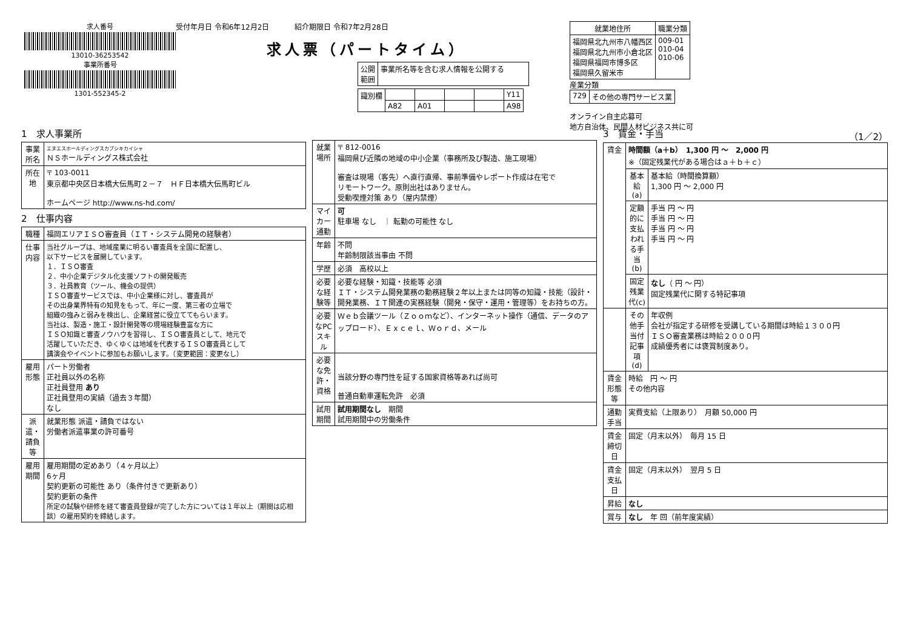求人番号
13010-36253542
事業所番号
1301-552345-2
受付年月日 令和6年12月2日 紹介期限日 令和7年2月28日
求人票（パートタイム）
| 公開 範囲 | 事業所名等を含む求人情報を公開する |
| 識別欄 | | | | | Y11 |
| | A82 | A01 | | | A98 |
| 就業地住所 | 職業分類 |
| --- | --- |
| 福岡県北九州市八幡西区 福岡県北九州市小倉北区 福岡県福岡市博多区 福岡県久留米市 | 009-01 010-04 010-06 |
産業分類
| 729 | その他の専門サービス業 |
オンライン自主応募可
地方自治体、民間人材ビジネス共に可
1　求人事業所
| 事業所名 | エヌエスホールディングスカブシキカイシャ ＮＳホールディングス株式会社 |
| 所在地 | 〒 103-0011 東京都中央区日本橋大伝馬町２－７ ＨＦ日本橋大伝馬町ビル ホームページ http://www.ns-hd.com/ |
2　仕事内容
| 職種 | 福岡エリアＩＳＯ審査員（ＩＴ・システム開発の経験者） |
| 仕事内容 | 当社グループは、地域産業に明るい審査員を全国に配置し、 以下サービスを展開しています。 １．ＩＳＯ審査 ２．中小企業デジタル化支援ソフトの開発販売 ３．社員教育（ツール、機会の提供） ＩＳＯ審査サービスでは、中小企業様に対し、審査員が その出身業界特有の知見をもって、年に一度、第三者の立場で 組織の強みと弱みを検出し、企業経営に役立ててもらいます。 当社は、製造・施工・設計開発等の現場経験豊富な方に ＩＳＯ知識と審査ノウハウを習得し、ＩＳＯ審査員として、地元で 活躍していただき、ゆくゆくは地域を代表するＩＳＯ審査員として 講演会やイベントに参加もお願いします。（変更範囲：変更なし） |
| 雇用形態 | パート労働者 正社員以外の名称 正社員登用 あり 正社員登用の実績（過去３年間） なし |
| 派遣・請負等 | 就業形態 派遣・請負ではない 労働者派遣事業の許可番号 |
| 雇用期間 | 雇用期間の定めあり（４ヶ月以上） 6ヶ月 契約更新の可能性 あり（条件付きで更新あり） 契約更新の条件 所定の試験や研修を経て審査員登録が完了した方については１年以上（期間は応相談）の雇用契約を締結します。 |
| 就業場所 | 〒 812-0016 福岡県び近隣の地域の中小企業（事務所及び製造、施工現場） 審査は現場（客先）へ直行直帰、事前準備やレポート作成は在宅で リモートワーク。原則出社はありません。 受動喫煙対策 あり（屋内禁煙） |
| マイカー通勤 | 可 駐車場 なし ｜ 転勤の可能性 なし |
| 年齢 | 不問 年齢制限該当事由 不問 |
| 学歴 | 必須 高校以上 |
| 必要な経験等 | 必要な経験・知識・技能等 必須 ＩＴ・システム開発業務の勤務経験２年以上または同等の知識・技能（設計・開発業務、ＩＴ関連の実務経験（開発・保守・運用・管理等）をお持ちの方。 |
| 必要なPCスキル | Ｗｅｂ会議ツール（Ｚｏｏｍなど）、インターネット操作（通信、データのアップロード）、Ｅｘｃｅｌ、Ｗｏｒｄ、メール |
| 必要な免許・資格 | 当該分野の専門性を証する国家資格等あれば尚可 普通自動車運転免許 必須 |
| 試用期間 | 試用期間なし 期間 試用期間中の労働条件 |
3　賃金・手当 （1／2）
| 賃金 | 時間額（a＋b） 1,300 円 ～ 2,000 円 ※（固定残業代がある場合はａ＋ｂ＋ｃ） | |
| | 基本給(a) | 基本給（時間換算額） 1,300 円 ～ 2,000 円 |
| | 定額的に支払われる手当(b) | 手当 円 ～ 円 手当 円 ～ 円 手当 円 ～ 円 手当 円 ～ 円 |
| | 固定残業代(c) | なし （ 円 ～ 円） 固定残業代に関する特記事項 |
| | その他手当付記事項(d) | 年収例 会社が指定する研修を受講している期間は時給１３００円 ＩＳＯ審査業務は時給２０００円 成績優秀者には褒賞制度あり。 |
| 賃金形態等 | 時給 円 ～ 円 その他内容 | |
| 通勤手当 | 実費支給（上限あり） 月額 50,000 円 | |
| 賃金締切日 | 固定（月末以外） 毎月 15 日 | |
| 賃金支払日 | 固定（月末以外） 翌月 5 日 | |
| 昇給 | なし | |
| 賞与 | なし 年 回（前年度実績） | |